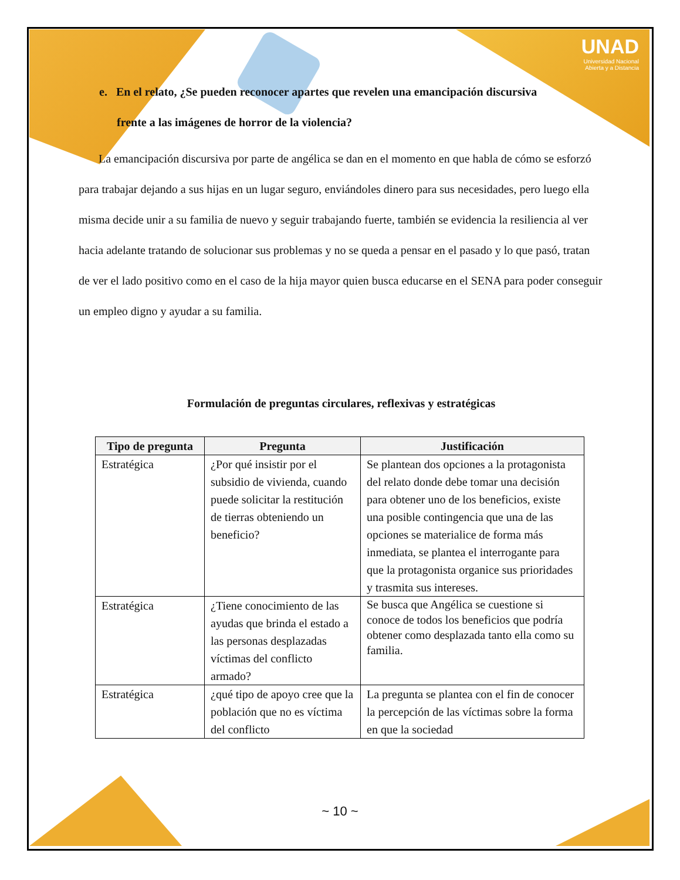UNAD
Universidad Nacional
Abierta y a Distancia
e. En el relato, ¿Se pueden reconocer apartes que revelen una emancipación discursiva
frente a las imágenes de horror de la violencia?
La emancipación discursiva por parte de angélica se dan en el momento en que habla de cómo se esforzó para trabajar dejando a sus hijas en un lugar seguro, enviándoles dinero para sus necesidades, pero luego ella misma decide unir a su familia de nuevo y seguir trabajando fuerte, también se evidencia la resiliencia al ver hacia adelante tratando de solucionar sus problemas y no se queda a pensar en el pasado y lo que pasó, tratan de ver el lado positivo como en el caso de la hija mayor quien busca educarse en el SENA para poder conseguir un empleo digno y ayudar a su familia.
Formulación de preguntas circulares, reflexivas y estratégicas
| Tipo de pregunta | Pregunta | Justificación |
| --- | --- | --- |
| Estratégica | ¿Por qué insistir por el subsidio de vivienda, cuando puede solicitar la restitución de tierras obteniendo un beneficio? | Se plantean dos opciones a la protagonista del relato donde debe tomar una decisión para obtener uno de los beneficios, existe una posible contingencia que una de las opciones se materialice de forma más inmediata, se plantea el interrogante para que la protagonista organice sus prioridades y trasmita sus intereses. |
| Estratégica | ¿Tiene conocimiento de las ayudas que brinda el estado a las personas desplazadas víctimas del conflicto armado? | Se busca que Angélica se cuestione si conoce de todos los beneficios que podría obtener como desplazada tanto ella como su familia. |
| Estratégica | ¿qué tipo de apoyo cree que la población que no es víctima del conflicto | La pregunta se plantea con el fin de conocer la percepción de las víctimas sobre la forma en que la sociedad |
~ 10 ~